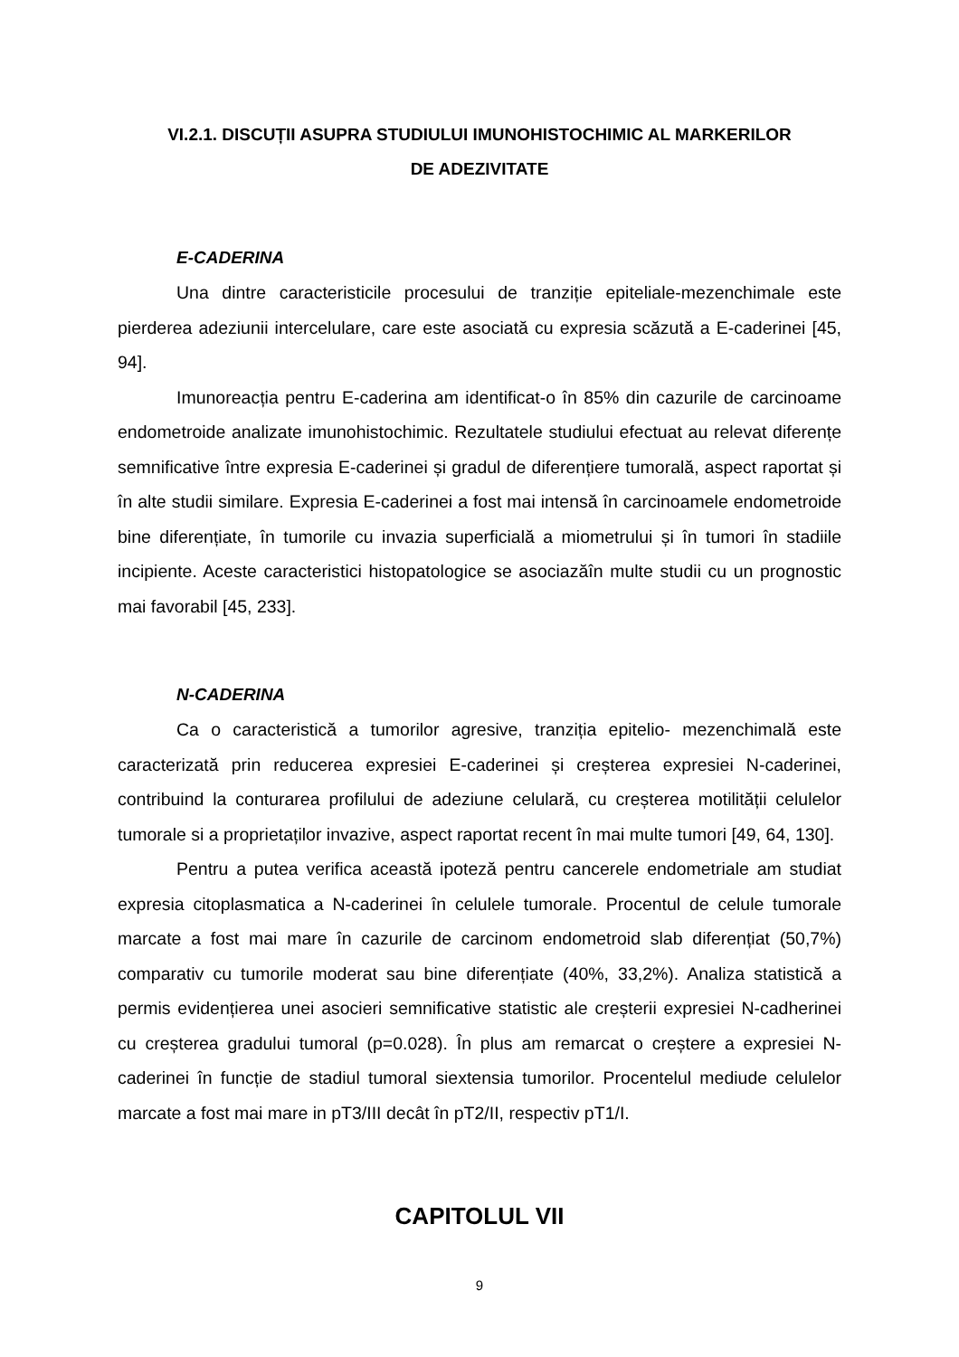VI.2.1. DISCUȚII ASUPRA STUDIULUI IMUNOHISTOCHIMIC AL MARKERILOR
DE ADEZIVITATE
E-CADERINA
Una dintre caracteristicile procesului de tranziție epiteliale-mezenchimale este pierderea adeziunii intercelulare, care este asociată cu expresia scăzută a E-caderinei [45, 94].
Imunoreacția pentru E-caderina am identificat-o în 85% din cazurile de carcinoame endometroide analizate imunohistochimic. Rezultatele studiului efectuat au relevat diferențe semnificative între expresia E-caderinei și gradul de diferențiere tumorală, aspect raportat și în alte studii similare. Expresia E-caderinei a fost mai intensă în carcinoamele endometroide bine diferențiate, în tumorile cu invazia superficială a miometrului și în tumori în stadiile incipiente. Aceste caracteristici histopatologice se asociazăîn multe studii cu un prognostic mai favorabil [45, 233].
N-CADERINA
Ca o caracteristică a tumorilor agresive, tranziția epitelio- mezenchimală este caracterizată prin reducerea expresiei E-caderinei și creșterea expresiei N-caderinei, contribuind la conturarea profilului de adeziune celulară, cu creșterea motilității celulelor tumorale si a proprietaților invazive, aspect raportat recent în mai multe tumori [49, 64, 130].
Pentru a putea verifica această ipoteză pentru cancerele endometriale am studiat expresia citoplasmatica a N-caderinei în celulele tumorale. Procentul de celule tumorale marcate a fost mai mare în cazurile de carcinom endometroid slab diferențiat (50,7%) comparativ cu tumorile moderat sau bine diferențiate (40%, 33,2%). Analiza statistică a permis evidențierea unei asocieri semnificative statistic ale creșterii expresiei N-cadherinei cu creșterea gradului tumoral (p=0.028). În plus am remarcat o creștere a expresiei N-caderinei în funcție de stadiul tumoral siextensia tumorilor. Procentelul mediude celulelor marcate a fost mai mare in pT3/III decât în pT2/II, respectiv pT1/I.
CAPITOLUL VII
9